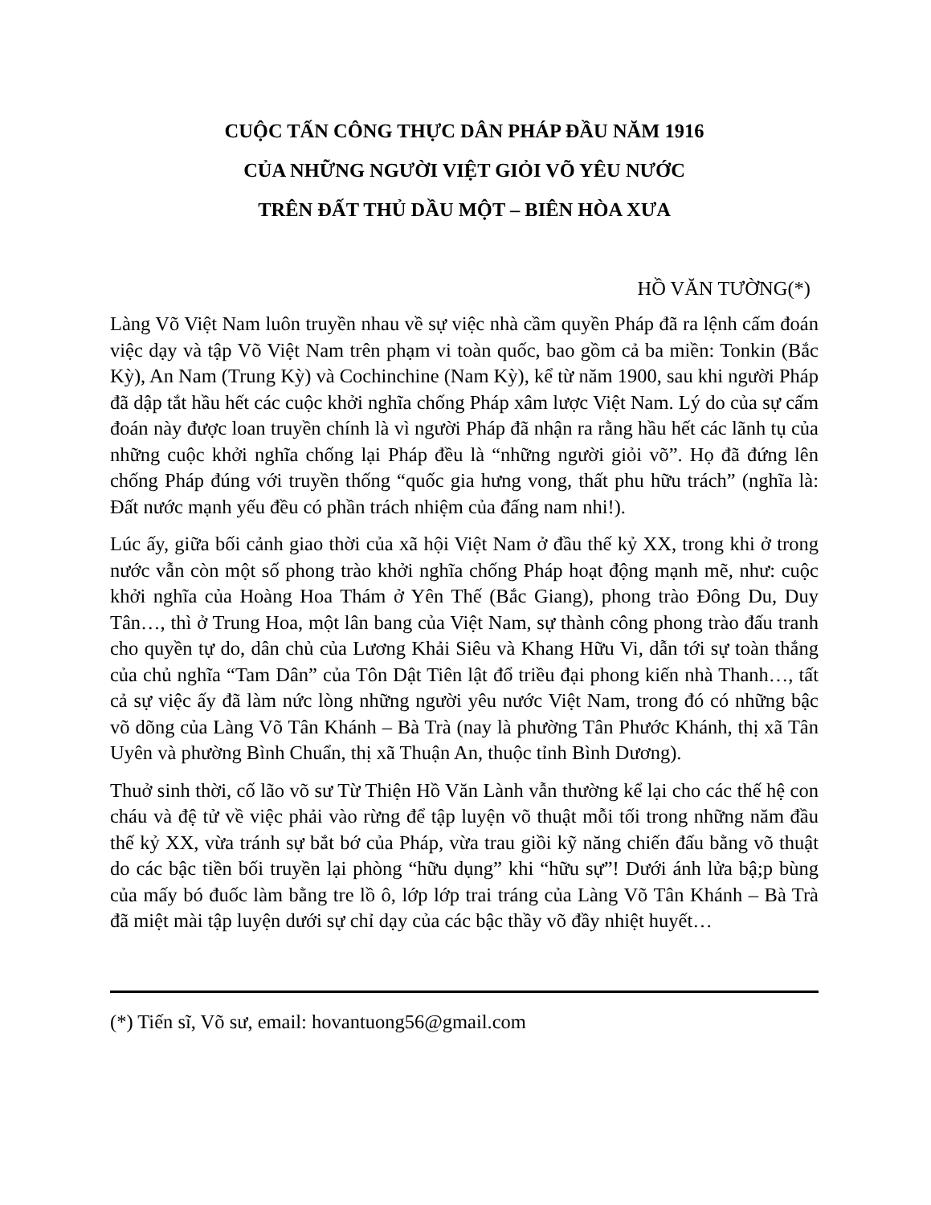CUỘC TẤN CÔNG THỰC DÂN PHÁP ĐẦU NĂM 1916
CỦA NHỮNG NGƯỜI VIỆT GIỎI VÕ YÊU NƯỚC
TRÊN ĐẤT THỦ DẦU MỘT – BIÊN HÒA XƯA
HỒ VĂN TƯỜNG(*)
Làng Võ Việt Nam luôn truyền nhau về sự việc nhà cầm quyền Pháp đã ra lệnh cấm đoán việc dạy và tập Võ Việt Nam trên phạm vi toàn quốc, bao gồm cả ba miền: Tonkin (Bắc Kỳ), An Nam (Trung Kỳ) và Cochinchine (Nam Kỳ), kể từ năm 1900, sau khi người Pháp đã dập tắt hầu hết các cuộc khởi nghĩa chống Pháp xâm lược Việt Nam. Lý do của sự cấm đoán này được loan truyền chính là vì người Pháp đã nhận ra rằng hầu hết các lãnh tụ của những cuộc khởi nghĩa chống lại Pháp đều là “những người giỏi võ”. Họ đã đứng lên chống Pháp đúng với truyền thống “quốc gia hưng vong, thất phu hữu trách” (nghĩa là: Đất nước mạnh yếu đều có phần trách nhiệm của đấng nam nhi!).
Lúc ấy, giữa bối cảnh giao thời của xã hội Việt Nam ở đầu thế kỷ XX, trong khi ở trong nước vẫn còn một số phong trào khởi nghĩa chống Pháp hoạt động mạnh mẽ, như: cuộc khởi nghĩa của Hoàng Hoa Thám ở Yên Thế (Bắc Giang), phong trào Đông Du, Duy Tân…, thì ở Trung Hoa, một lân bang của Việt Nam, sự thành công phong trào đấu tranh cho quyền tự do, dân chủ của Lương Khải Siêu và Khang Hữu Vi, dẫn tới sự toàn thắng của chủ nghĩa “Tam Dân” của Tôn Dật Tiên lật đổ triều đại phong kiến nhà Thanh…, tất cả sự việc ấy đã làm nức lòng những người yêu nước Việt Nam, trong đó có những bậc võ dõng của Làng Võ Tân Khánh – Bà Trà (nay là phường Tân Phước Khánh, thị xã Tân Uyên và phường Bình Chuẩn, thị xã Thuận An, thuộc tỉnh Bình Dương).
Thuở sinh thời, cố lão võ sư Từ Thiện Hồ Văn Lành vẫn thường kể lại cho các thế hệ con cháu và đệ tử về việc phải vào rừng để tập luyện võ thuật mỗi tối trong những năm đầu thế kỷ XX, vừa tránh sự bắt bớ của Pháp, vừa trau giồi kỹ năng chiến đấu bằng võ thuật do các bậc tiền bối truyền lại phòng “hữu dụng” khi “hữu sự”! Dưới ánh lửa bậ;p bùng của mấy bó đuốc làm bằng tre lồ ô, lớp lớp trai tráng của Làng Võ Tân Khánh – Bà Trà đã miệt mài tập luyện dưới sự chỉ dạy của các bậc thầy võ đầy nhiệt huyết…
(*) Tiến sĩ, Võ sư, email: hovantuong56@gmail.com